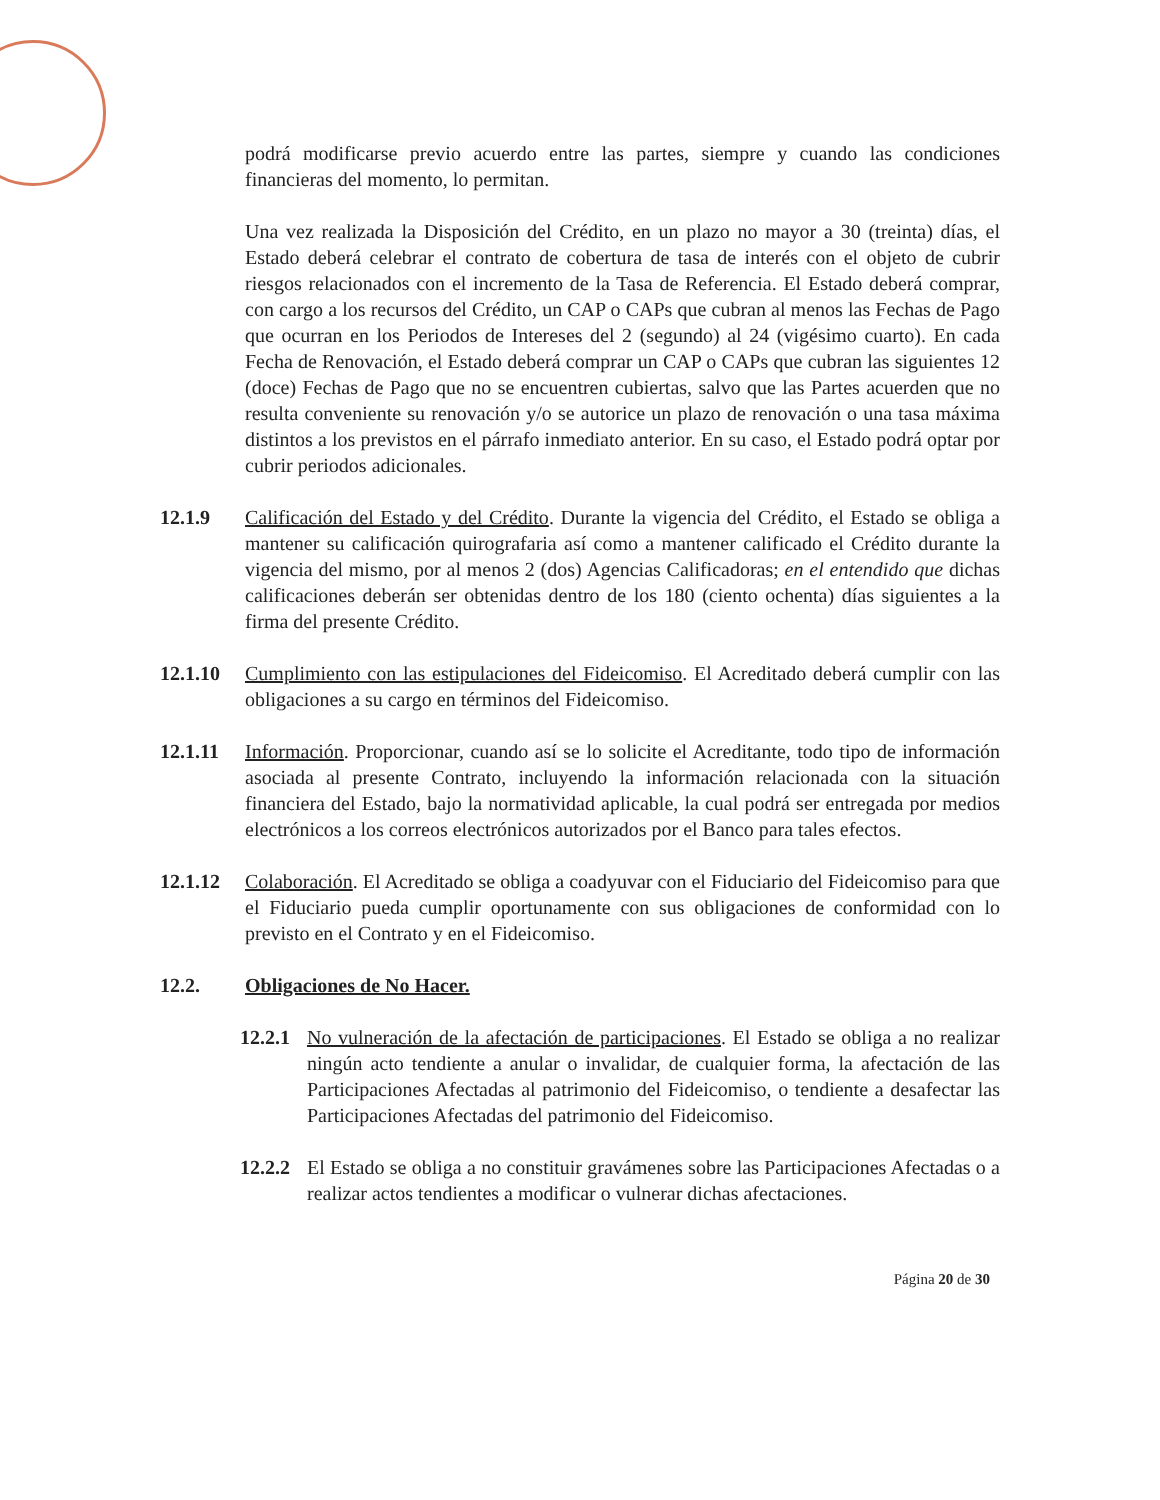podrá modificarse previo acuerdo entre las partes, siempre y cuando las condiciones financieras del momento, lo permitan.
Una vez realizada la Disposición del Crédito, en un plazo no mayor a 30 (treinta) días, el Estado deberá celebrar el contrato de cobertura de tasa de interés con el objeto de cubrir riesgos relacionados con el incremento de la Tasa de Referencia. El Estado deberá comprar, con cargo a los recursos del Crédito, un CAP o CAPs que cubran al menos las Fechas de Pago que ocurran en los Periodos de Intereses del 2 (segundo) al 24 (vigésimo cuarto). En cada Fecha de Renovación, el Estado deberá comprar un CAP o CAPs que cubran las siguientes 12 (doce) Fechas de Pago que no se encuentren cubiertas, salvo que las Partes acuerden que no resulta conveniente su renovación y/o se autorice un plazo de renovación o una tasa máxima distintos a los previstos en el párrafo inmediato anterior. En su caso, el Estado podrá optar por cubrir periodos adicionales.
12.1.9 Calificación del Estado y del Crédito. Durante la vigencia del Crédito, el Estado se obliga a mantener su calificación quirografaria así como a mantener calificado el Crédito durante la vigencia del mismo, por al menos 2 (dos) Agencias Calificadoras; en el entendido que dichas calificaciones deberán ser obtenidas dentro de los 180 (ciento ochenta) días siguientes a la firma del presente Crédito.
12.1.10 Cumplimiento con las estipulaciones del Fideicomiso. El Acreditado deberá cumplir con las obligaciones a su cargo en términos del Fideicomiso.
12.1.11 Información. Proporcionar, cuando así se lo solicite el Acreditante, todo tipo de información asociada al presente Contrato, incluyendo la información relacionada con la situación financiera del Estado, bajo la normatividad aplicable, la cual podrá ser entregada por medios electrónicos a los correos electrónicos autorizados por el Banco para tales efectos.
12.1.12 Colaboración. El Acreditado se obliga a coadyuvar con el Fiduciario del Fideicomiso para que el Fiduciario pueda cumplir oportunamente con sus obligaciones de conformidad con lo previsto en el Contrato y en el Fideicomiso.
12.2. Obligaciones de No Hacer.
12.2.1
No vulneración de la afectación de participaciones. El Estado se obliga a no realizar ningún acto tendiente a anular o invalidar, de cualquier forma, la afectación de las Participaciones Afectadas al patrimonio del Fideicomiso, o tendiente a desafectar las Participaciones Afectadas del patrimonio del Fideicomiso.
12.2.2
El Estado se obliga a no constituir gravámenes sobre las Participaciones Afectadas o a realizar actos tendientes a modificar o vulnerar dichas afectaciones.
Página 20 de 30